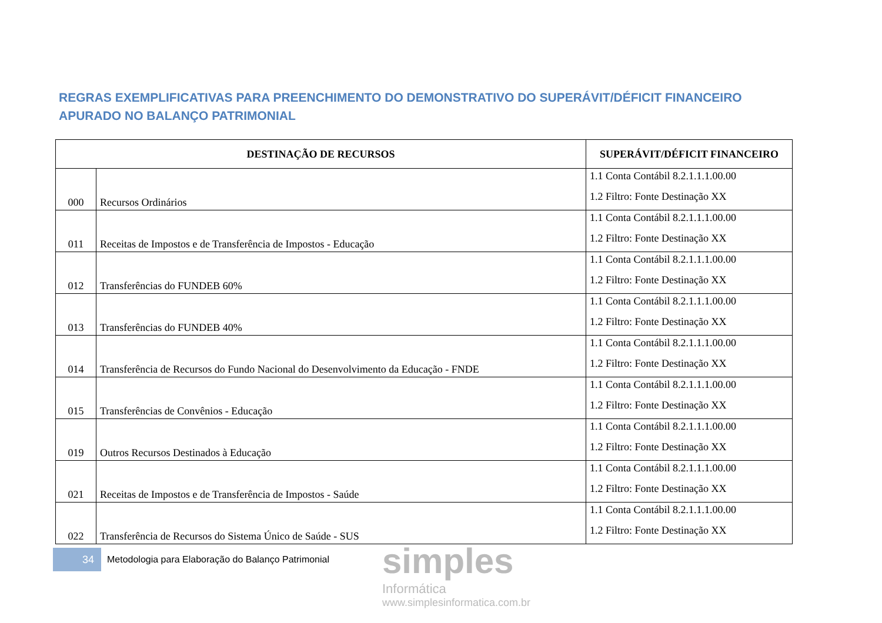REGRAS EXEMPLIFICATIVAS PARA PREENCHIMENTO DO DEMONSTRATIVO DO SUPERÁVIT/DÉFICIT FINANCEIRO APURADO NO BALANÇO PATRIMONIAL
| DESTINAÇÃO DE RECURSOS | | SUPERÁVIT/DÉFICIT FINANCEIRO |
| --- | --- | --- |
| 000 | Recursos Ordinários | 1.1 Conta Contábil 8.2.1.1.1.00.00 1.2 Filtro: Fonte Destinação XX |
| 011 | Receitas de Impostos e de Transferência de Impostos - Educação | 1.1 Conta Contábil 8.2.1.1.1.00.00 1.2 Filtro: Fonte Destinação XX |
| 012 | Transferências do FUNDEB 60% | 1.1 Conta Contábil 8.2.1.1.1.00.00 1.2 Filtro: Fonte Destinação XX |
| 013 | Transferências do FUNDEB 40% | 1.1 Conta Contábil 8.2.1.1.1.00.00 1.2 Filtro: Fonte Destinação XX |
| 014 | Transferência de Recursos do Fundo Nacional do Desenvolvimento da Educação - FNDE | 1.1 Conta Contábil 8.2.1.1.1.00.00 1.2 Filtro: Fonte Destinação XX |
| 015 | Transferências de Convênios - Educação | 1.1 Conta Contábil 8.2.1.1.1.00.00 1.2 Filtro: Fonte Destinação XX |
| 019 | Outros Recursos Destinados à Educação | 1.1 Conta Contábil 8.2.1.1.1.00.00 1.2 Filtro: Fonte Destinação XX |
| 021 | Receitas de Impostos e de Transferência de Impostos - Saúde | 1.1 Conta Contábil 8.2.1.1.1.00.00 1.2 Filtro: Fonte Destinação XX |
| 022 | Transferência de Recursos do Sistema Único de Saúde - SUS | 1.1 Conta Contábil 8.2.1.1.1.00.00 1.2 Filtro: Fonte Destinação XX |
34
Metodologia para Elaboração do Balanço Patrimonial
simples
Informática
www.simplesinformatica.com.br